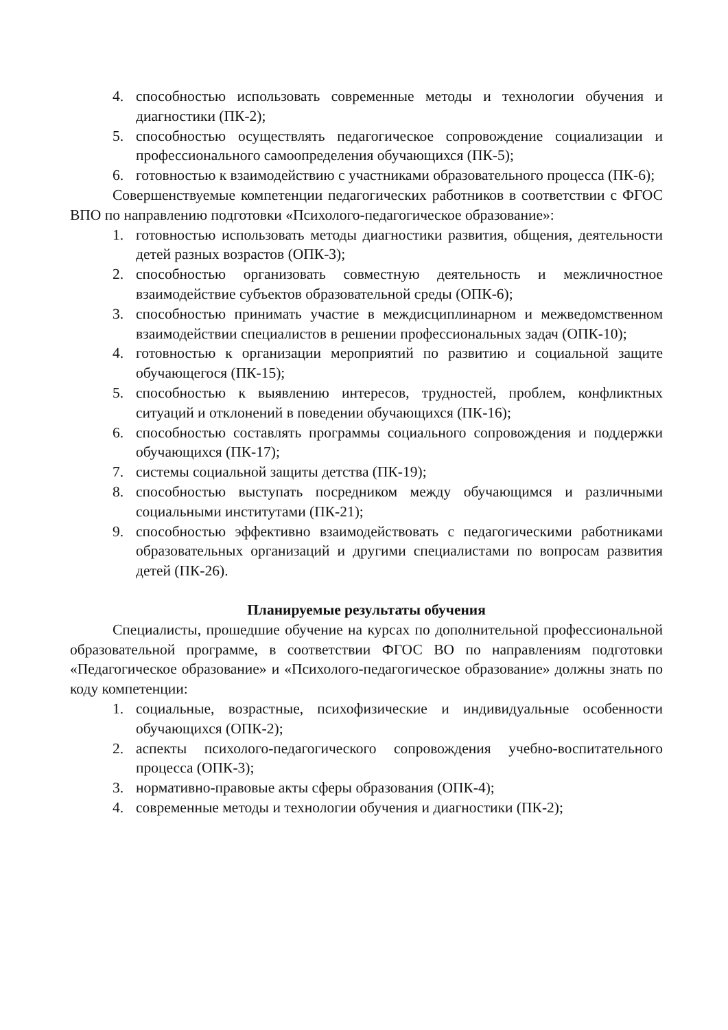4. способностью использовать современные методы и технологии обучения и диагностики (ПК-2);
5. способностью осуществлять педагогическое сопровождение социализации и профессионального самоопределения обучающихся (ПК-5);
6. готовностью к взаимодействию с участниками образовательного процесса (ПК-6);
Совершенствуемые компетенции педагогических работников в соответствии с ФГОС ВПО по направлению подготовки «Психолого-педагогическое образование»:
1. готовностью использовать методы диагностики развития, общения, деятельности детей разных возрастов (ОПК-3);
2. способностью организовать совместную деятельность и межличностное взаимодействие субъектов образовательной среды (ОПК-6);
3. способностью принимать участие в междисциплинарном и межведомственном взаимодействии специалистов в решении профессиональных задач (ОПК-10);
4. готовностью к организации мероприятий по развитию и социальной защите обучающегося (ПК-15);
5. способностью к выявлению интересов, трудностей, проблем, конфликтных ситуаций и отклонений в поведении обучающихся (ПК-16);
6. способностью составлять программы социального сопровождения и поддержки обучающихся (ПК-17);
7. системы социальной защиты детства (ПК-19);
8. способностью выступать посредником между обучающимся и различными социальными институтами (ПК-21);
9. способностью эффективно взаимодействовать с педагогическими работниками образовательных организаций и другими специалистами по вопросам развития детей (ПК-26).
Планируемые результаты обучения
Специалисты, прошедшие обучение на курсах по дополнительной профессиональной образовательной программе, в соответствии ФГОС ВО по направлениям подготовки «Педагогическое образование» и «Психолого-педагогическое образование» должны знать по коду компетенции:
1. социальные, возрастные, психофизические и индивидуальные особенности обучающихся (ОПК-2);
2. аспекты психолого-педагогического сопровождения учебно-воспитательного процесса (ОПК-3);
3. нормативно-правовые акты сферы образования (ОПК-4);
4. современные методы и технологии обучения и диагностики (ПК-2);